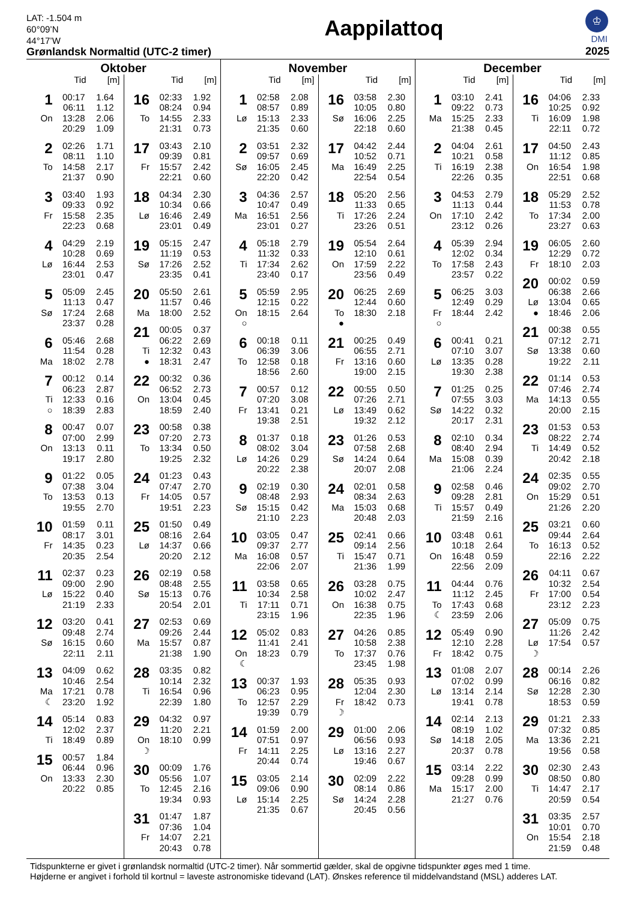LAT: -1.504 m
60°09’N
44°17’W
Grønlandsk Normaltid (UTC-2 timer)
Aappilattoq
♔
DMI
2025
Oktober
| | Tid | [m] |
| --- | --- | --- |
| 1 | 00:17 | 1.64 |
| | 06:11 | 1.12 |
| On | 13:28 | 2.06 |
| | 20:29 | 1.09 |
| 2 | 02:26 | 1.71 |
| | 08:11 | 1.10 |
| To | 14:58 | 2.17 |
| | 21:37 | 0.90 |
| 3 | 03:40 | 1.93 |
| | 09:33 | 0.92 |
| Fr | 15:58 | 2.35 |
| | 22:23 | 0.68 |
| 4 | 04:29 | 2.19 |
| | 10:28 | 0.69 |
| Lø | 16:44 | 2.53 |
| | 23:01 | 0.47 |
| 5 | 05:09 | 2.45 |
| | 11:13 | 0.47 |
| Sø | 17:24 | 2.68 |
| | 23:37 | 0.28 |
| 6 | 05:46 | 2.68 |
| | 11:54 | 0.28 |
| Ma | 18:02 | 2.78 |
| 7 | 00:12 | 0.14 |
| | 06:23 | 2.87 |
| Ti | 12:33 | 0.16 |
| ○ | 18:39 | 2.83 |
| 8 | 00:47 | 0.07 |
| | 07:00 | 2.99 |
| On | 13:13 | 0.11 |
| | 19:17 | 2.80 |
| 9 | 01:22 | 0.05 |
| | 07:38 | 3.04 |
| To | 13:53 | 0.13 |
| | 19:55 | 2.70 |
| 10 | 01:59 | 0.11 |
| | 08:17 | 3.01 |
| Fr | 14:35 | 0.23 |
| | 20:35 | 2.54 |
| 11 | 02:37 | 0.23 |
| | 09:00 | 2.90 |
| Lø | 15:22 | 0.40 |
| | 21:19 | 2.33 |
| 12 | 03:20 | 0.41 |
| | 09:48 | 2.74 |
| Sø | 16:15 | 0.60 |
| | 22:11 | 2.11 |
| 13 | 04:09 | 0.62 |
| | 10:46 | 2.54 |
| Ma | 17:21 | 0.78 |
| ☾ | 23:20 | 1.92 |
| 14 | 05:14 | 0.83 |
| | 12:02 | 2.37 |
| Ti | 18:49 | 0.89 |
| 15 | 00:57 | 1.84 |
| | 06:44 | 0.96 |
| On | 13:33 | 2.30 |
| | 20:22 | 0.85 |
| | Tid | [m] |
| --- | --- | --- |
| 16 | 02:33 | 1.92 |
| | 08:24 | 0.94 |
| To | 14:55 | 2.33 |
| | 21:31 | 0.73 |
| 17 | 03:43 | 2.10 |
| | 09:39 | 0.81 |
| Fr | 15:57 | 2.42 |
| | 22:21 | 0.60 |
| 18 | 04:34 | 2.30 |
| | 10:34 | 0.66 |
| Lø | 16:46 | 2.49 |
| | 23:01 | 0.49 |
| 19 | 05:15 | 2.47 |
| | 11:19 | 0.53 |
| Sø | 17:26 | 2.52 |
| | 23:35 | 0.41 |
| 20 | 05:50 | 2.61 |
| | 11:57 | 0.46 |
| Ma | 18:00 | 2.52 |
| 21 | 00:05 | 0.37 |
| | 06:22 | 2.69 |
| Ti | 12:32 | 0.43 |
| ● | 18:31 | 2.47 |
| 22 | 00:32 | 0.36 |
| | 06:52 | 2.73 |
| On | 13:04 | 0.45 |
| | 18:59 | 2.40 |
| 23 | 00:58 | 0.38 |
| | 07:20 | 2.73 |
| To | 13:34 | 0.50 |
| | 19:25 | 2.32 |
| 24 | 01:23 | 0.43 |
| | 07:47 | 2.70 |
| Fr | 14:05 | 0.57 |
| | 19:51 | 2.23 |
| 25 | 01:50 | 0.49 |
| | 08:16 | 2.64 |
| Lø | 14:37 | 0.66 |
| | 20:20 | 2.12 |
| 26 | 02:19 | 0.58 |
| | 08:48 | 2.55 |
| Sø | 15:13 | 0.76 |
| | 20:54 | 2.01 |
| 27 | 02:53 | 0.69 |
| | 09:26 | 2.44 |
| Ma | 15:57 | 0.87 |
| | 21:38 | 1.90 |
| 28 | 03:35 | 0.82 |
| | 10:14 | 2.32 |
| Ti | 16:54 | 0.96 |
| | 22:39 | 1.80 |
| 29 | 04:32 | 0.97 |
| | 11:20 | 2.21 |
| On | 18:10 | 0.99 |
| ☽ | | |
| 30 | 00:09 | 1.76 |
| | 05:56 | 1.07 |
| To | 12:45 | 2.16 |
| | 19:34 | 0.93 |
| 31 | 01:47 | 1.87 |
| | 07:36 | 1.04 |
| Fr | 14:07 | 2.21 |
| | 20:43 | 0.78 |
November
| | Tid | [m] |
| --- | --- | --- |
| 1 | 02:58 | 2.08 |
| | 08:57 | 0.89 |
| Lø | 15:13 | 2.33 |
| | 21:35 | 0.60 |
| 2 | 03:51 | 2.32 |
| | 09:57 | 0.69 |
| Sø | 16:05 | 2.45 |
| | 22:20 | 0.42 |
| 3 | 04:36 | 2.57 |
| | 10:47 | 0.49 |
| Ma | 16:51 | 2.56 |
| | 23:01 | 0.27 |
| 4 | 05:18 | 2.79 |
| | 11:32 | 0.33 |
| Ti | 17:34 | 2.62 |
| | 23:40 | 0.17 |
| 5 | 05:59 | 2.95 |
| | 12:15 | 0.22 |
| On | 18:15 | 2.64 |
| ○ | | |
| 6 | 00:18 | 0.11 |
| | 06:39 | 3.06 |
| To | 12:58 | 0.18 |
| | 18:56 | 2.60 |
| 7 | 00:57 | 0.12 |
| | 07:20 | 3.08 |
| Fr | 13:41 | 0.21 |
| | 19:38 | 2.51 |
| 8 | 01:37 | 0.18 |
| | 08:02 | 3.04 |
| Lø | 14:26 | 0.29 |
| | 20:22 | 2.38 |
| 9 | 02:19 | 0.30 |
| | 08:48 | 2.93 |
| Sø | 15:15 | 0.42 |
| | 21:10 | 2.23 |
| 10 | 03:05 | 0.47 |
| | 09:37 | 2.77 |
| Ma | 16:08 | 0.57 |
| | 22:06 | 2.07 |
| 11 | 03:58 | 0.65 |
| | 10:34 | 2.58 |
| Ti | 17:11 | 0.71 |
| | 23:15 | 1.96 |
| 12 | 05:02 | 0.83 |
| | 11:41 | 2.41 |
| On | 18:23 | 0.79 |
| ☾ | | |
| 13 | 00:37 | 1.93 |
| | 06:23 | 0.95 |
| To | 12:57 | 2.29 |
| | 19:39 | 0.79 |
| 14 | 01:59 | 2.00 |
| | 07:51 | 0.97 |
| Fr | 14:11 | 2.25 |
| | 20:44 | 0.74 |
| 15 | 03:05 | 2.14 |
| | 09:06 | 0.90 |
| Lø | 15:14 | 2.25 |
| | 21:35 | 0.67 |
| | Tid | [m] |
| --- | --- | --- |
| 16 | 03:58 | 2.30 |
| | 10:05 | 0.80 |
| Sø | 16:06 | 2.25 |
| | 22:18 | 0.60 |
| 17 | 04:42 | 2.44 |
| | 10:52 | 0.71 |
| Ma | 16:49 | 2.25 |
| | 22:54 | 0.54 |
| 18 | 05:20 | 2.56 |
| | 11:33 | 0.65 |
| Ti | 17:26 | 2.24 |
| | 23:26 | 0.51 |
| 19 | 05:54 | 2.64 |
| | 12:10 | 0.61 |
| On | 17:59 | 2.22 |
| | 23:56 | 0.49 |
| 20 | 06:25 | 2.69 |
| | 12:44 | 0.60 |
| To | 18:30 | 2.18 |
| ● | | |
| 21 | 00:25 | 0.49 |
| | 06:55 | 2.71 |
| Fr | 13:16 | 0.60 |
| | 19:00 | 2.15 |
| 22 | 00:55 | 0.50 |
| | 07:26 | 2.71 |
| Lø | 13:49 | 0.62 |
| | 19:32 | 2.12 |
| 23 | 01:26 | 0.53 |
| | 07:58 | 2.68 |
| Sø | 14:24 | 0.64 |
| | 20:07 | 2.08 |
| 24 | 02:01 | 0.58 |
| | 08:34 | 2.63 |
| Ma | 15:03 | 0.68 |
| | 20:48 | 2.03 |
| 25 | 02:41 | 0.66 |
| | 09:14 | 2.56 |
| Ti | 15:47 | 0.71 |
| | 21:36 | 1.99 |
| 26 | 03:28 | 0.75 |
| | 10:02 | 2.47 |
| On | 16:38 | 0.75 |
| | 22:35 | 1.96 |
| 27 | 04:26 | 0.85 |
| | 10:58 | 2.38 |
| To | 17:37 | 0.76 |
| | 23:45 | 1.98 |
| 28 | 05:35 | 0.93 |
| | 12:04 | 2.30 |
| Fr | 18:42 | 0.73 |
| ☽ | | |
| 29 | 01:00 | 2.06 |
| | 06:56 | 0.93 |
| Lø | 13:16 | 2.27 |
| | 19:46 | 0.67 |
| 30 | 02:09 | 2.22 |
| | 08:14 | 0.86 |
| Sø | 14:24 | 2.28 |
| | 20:45 | 0.56 |
December
| | Tid | [m] |
| --- | --- | --- |
| 1 | 03:10 | 2.41 |
| | 09:22 | 0.73 |
| Ma | 15:25 | 2.33 |
| | 21:38 | 0.45 |
| 2 | 04:04 | 2.61 |
| | 10:21 | 0.58 |
| Ti | 16:19 | 2.38 |
| | 22:26 | 0.35 |
| 3 | 04:53 | 2.79 |
| | 11:13 | 0.44 |
| On | 17:10 | 2.42 |
| | 23:12 | 0.26 |
| 4 | 05:39 | 2.94 |
| | 12:02 | 0.34 |
| To | 17:58 | 2.43 |
| | 23:57 | 0.22 |
| 5 | 06:25 | 3.03 |
| | 12:49 | 0.29 |
| Fr | 18:44 | 2.42 |
| ○ | | |
| 6 | 00:41 | 0.21 |
| | 07:10 | 3.07 |
| Lø | 13:35 | 0.28 |
| | 19:30 | 2.38 |
| 7 | 01:25 | 0.25 |
| | 07:55 | 3.03 |
| Sø | 14:22 | 0.32 |
| | 20:17 | 2.31 |
| 8 | 02:10 | 0.34 |
| | 08:40 | 2.94 |
| Ma | 15:08 | 0.39 |
| | 21:06 | 2.24 |
| 9 | 02:58 | 0.46 |
| | 09:28 | 2.81 |
| Ti | 15:57 | 0.49 |
| | 21:59 | 2.16 |
| 10 | 03:48 | 0.61 |
| | 10:18 | 2.64 |
| On | 16:48 | 0.59 |
| | 22:56 | 2.09 |
| 11 | 04:44 | 0.76 |
| | 11:12 | 2.45 |
| To | 17:43 | 0.68 |
| ☾ | 23:59 | 2.06 |
| 12 | 05:49 | 0.90 |
| | 12:10 | 2.28 |
| Fr | 18:42 | 0.75 |
| 13 | 01:08 | 2.07 |
| | 07:02 | 0.99 |
| Lø | 13:14 | 2.14 |
| | 19:41 | 0.78 |
| 14 | 02:14 | 2.13 |
| | 08:19 | 1.02 |
| Sø | 14:18 | 2.05 |
| | 20:37 | 0.78 |
| 15 | 03:14 | 2.22 |
| | 09:28 | 0.99 |
| Ma | 15:17 | 2.00 |
| | 21:27 | 0.76 |
| | Tid | [m] |
| --- | --- | --- |
| 16 | 04:06 | 2.33 |
| | 10:25 | 0.92 |
| Ti | 16:09 | 1.98 |
| | 22:11 | 0.72 |
| 17 | 04:50 | 2.43 |
| | 11:12 | 0.85 |
| On | 16:54 | 1.98 |
| | 22:51 | 0.68 |
| 18 | 05:29 | 2.52 |
| | 11:53 | 0.78 |
| To | 17:34 | 2.00 |
| | 23:27 | 0.63 |
| 19 | 06:05 | 2.60 |
| | 12:29 | 0.72 |
| Fr | 18:10 | 2.03 |
| 20 | 00:02 | 0.59 |
| | 06:38 | 2.66 |
| Lø | 13:04 | 0.65 |
| ● | 18:46 | 2.06 |
| 21 | 00:38 | 0.55 |
| | 07:12 | 2.71 |
| Sø | 13:38 | 0.60 |
| | 19:22 | 2.11 |
| 22 | 01:14 | 0.53 |
| | 07:46 | 2.74 |
| Ma | 14:13 | 0.55 |
| | 20:00 | 2.15 |
| 23 | 01:53 | 0.53 |
| | 08:22 | 2.74 |
| Ti | 14:49 | 0.52 |
| | 20:42 | 2.18 |
| 24 | 02:35 | 0.55 |
| | 09:02 | 2.70 |
| On | 15:29 | 0.51 |
| | 21:26 | 2.20 |
| 25 | 03:21 | 0.60 |
| | 09:44 | 2.64 |
| To | 16:13 | 0.52 |
| | 22:16 | 2.22 |
| 26 | 04:11 | 0.67 |
| | 10:32 | 2.54 |
| Fr | 17:00 | 0.54 |
| | 23:12 | 2.23 |
| 27 | 05:09 | 0.75 |
| | 11:26 | 2.42 |
| Lø | 17:54 | 0.57 |
| ☽ | | |
| 28 | 00:14 | 2.26 |
| | 06:16 | 0.82 |
| Sø | 12:28 | 2.30 |
| | 18:53 | 0.59 |
| 29 | 01:21 | 2.33 |
| | 07:32 | 0.85 |
| Ma | 13:36 | 2.21 |
| | 19:56 | 0.58 |
| 30 | 02:30 | 2.43 |
| | 08:50 | 0.80 |
| Ti | 14:47 | 2.17 |
| | 20:59 | 0.54 |
| 31 | 03:35 | 2.57 |
| | 10:01 | 0.70 |
| On | 15:54 | 2.18 |
| | 21:59 | 0.48 |
Tidspunkterne er givet i grønlandsk normaltid (UTC-2 timer). Når sommertid gælder, skal de opgivne tidspunkter øges med 1 time.
Højderne er angivet i forhold til kortnul = laveste astronomiske tidevand (LAT). Ønskes reference til middelvandstand (MSL) adderes LAT.